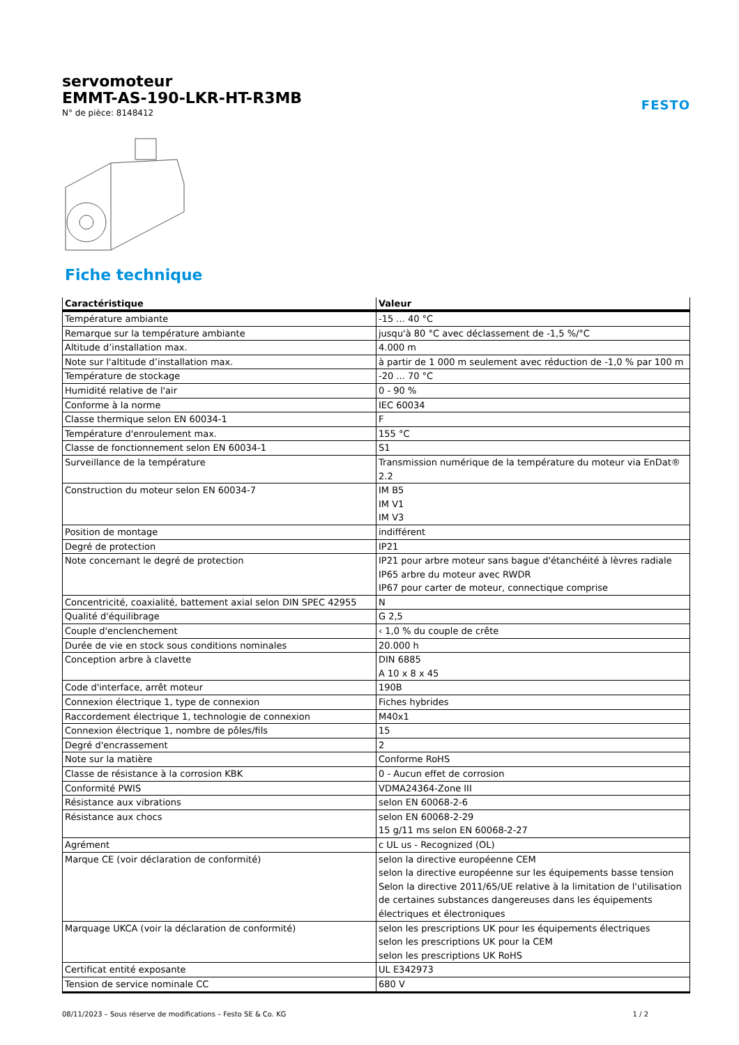servomoteur
EMMT-AS-190-LKR-HT-R3MB
N° de pièce: 8148412
FESTO
Fiche technique
| Caractéristique | Valeur |
| --- | --- |
| Température ambiante | -15 ... 40 °C |
| Remarque sur la température ambiante | jusqu'à 80 °C avec déclassement de -1,5 %/°C |
| Altitude d’installation max. | 4.000 m |
| Note sur l'altitude d’installation max. | à partir de 1 000 m seulement avec réduction de -1,0 % par 100 m |
| Température de stockage | -20 ... 70 °C |
| Humidité relative de l'air | 0 - 90 % |
| Conforme à la norme | IEC 60034 |
| Classe thermique selon EN 60034-1 | F |
| Température d'enroulement max. | 155 °C |
| Classe de fonctionnement selon EN 60034-1 | S1 |
| Surveillance de la température | Transmission numérique de la température du moteur via EnDat® 2.2 |
| Construction du moteur selon EN 60034-7 | IM B5 IM V1 IM V3 |
| Position de montage | indifférent |
| Degré de protection | IP21 |
| Note concernant le degré de protection | IP21 pour arbre moteur sans bague d'étanchéité à lèvres radiale IP65 arbre du moteur avec RWDR IP67 pour carter de moteur, connectique comprise |
| Concentricité, coaxialité, battement axial selon DIN SPEC 42955 | N |
| Qualité d'équilibrage | G 2,5 |
| Couple d'enclenchement | ‹ 1,0 % du couple de crête |
| Durée de vie en stock sous conditions nominales | 20.000 h |
| Conception arbre à clavette | DIN 6885 A 10 x 8 x 45 |
| Code d'interface, arrêt moteur | 190B |
| Connexion électrique 1, type de connexion | Fiches hybrides |
| Raccordement électrique 1, technologie de connexion | M40x1 |
| Connexion électrique 1, nombre de pôles/fils | 15 |
| Degré d'encrassement | 2 |
| Note sur la matière | Conforme RoHS |
| Classe de résistance à la corrosion KBK | 0 - Aucun effet de corrosion |
| Conformité PWIS | VDMA24364-Zone III |
| Résistance aux vibrations | selon EN 60068-2-6 |
| Résistance aux chocs | selon EN 60068-2-29 15 g/11 ms selon EN 60068-2-27 |
| Agrément | c UL us - Recognized (OL) |
| Marque CE (voir déclaration de conformité) | selon la directive européenne CEM selon la directive européenne sur les équipements basse tension Selon la directive 2011/65/UE relative à la limitation de l'utilisation de certaines substances dangereuses dans les équipements électriques et électroniques |
| Marquage UKCA (voir la déclaration de conformité) | selon les prescriptions UK pour les équipements électriques selon les prescriptions UK pour la CEM selon les prescriptions UK RoHS |
| Certificat entité exposante | UL E342973 |
| Tension de service nominale CC | 680 V |
08/11/2023 – Sous réserve de modifications – Festo SE & Co. KG 1 / 2